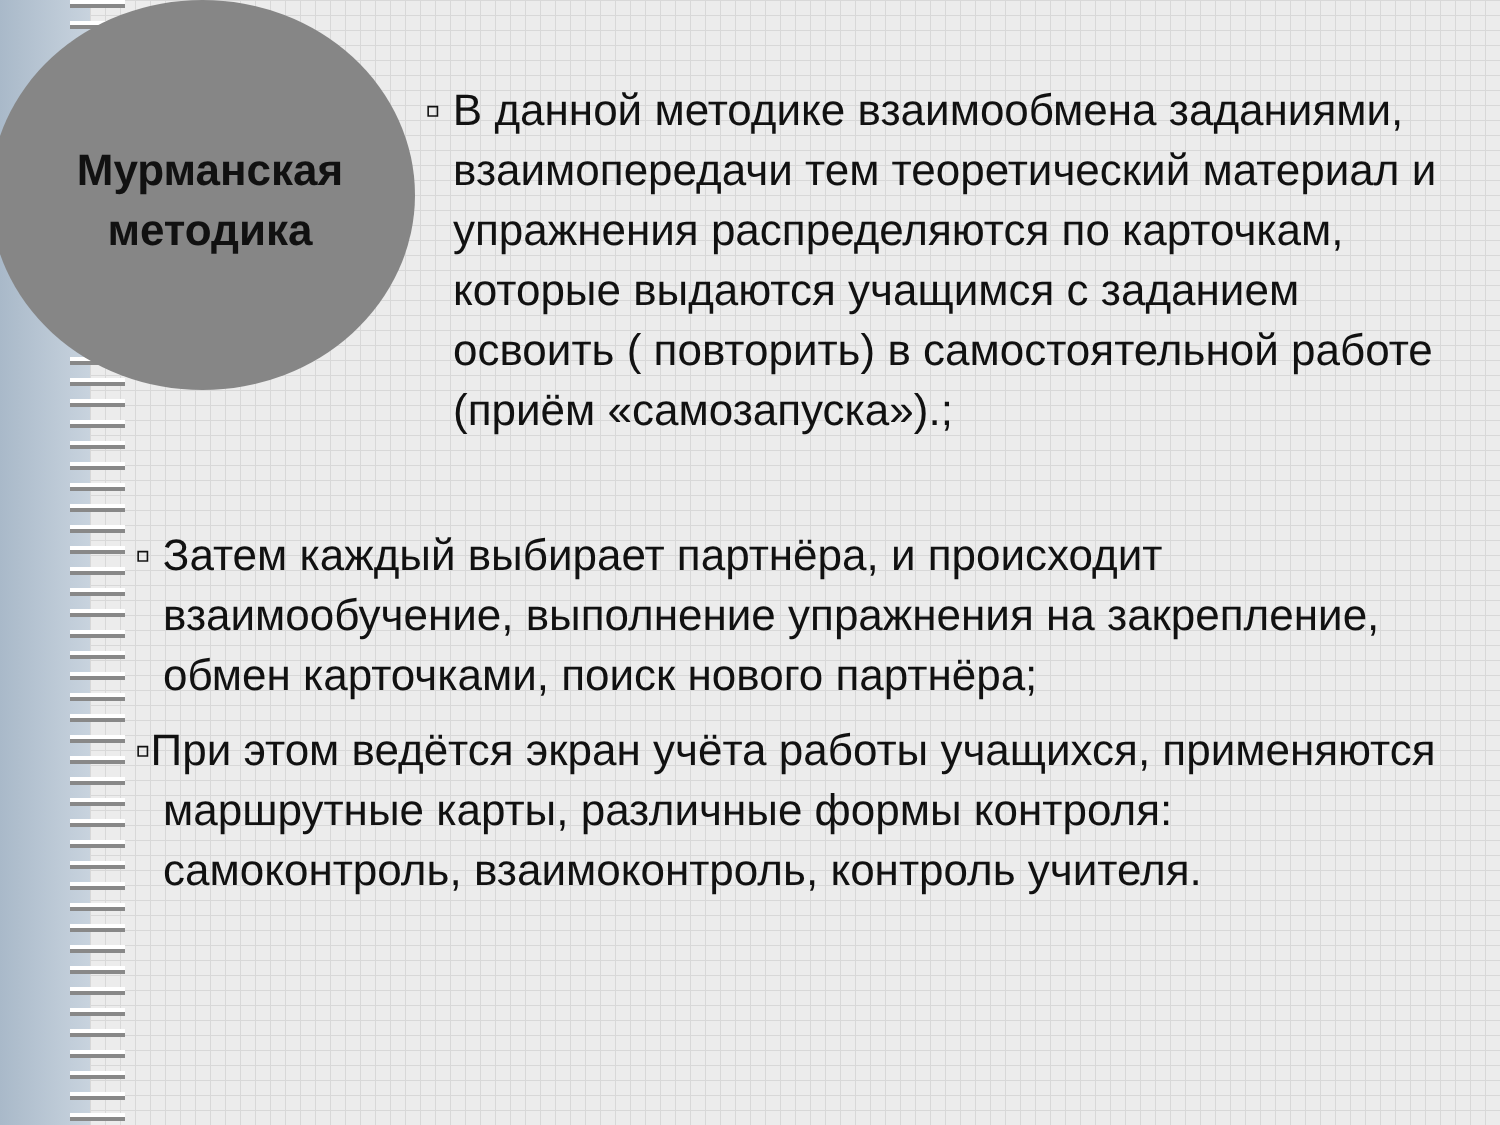Мурманская методика
▫ В данной методике взаимообмена заданиями, взаимопередачи тем теоретический материал и упражнения распределяются по карточкам, которые выдаются учащимся с заданием освоить ( повторить) в самостоятельной работе (приём «самозапуска»).;
▫ Затем каждый выбирает партнёра, и происходит взаимообучение, выполнение упражнения на закрепление, обмен карточками, поиск нового партнёра;
▫При этом ведётся экран учёта работы учащихся, применяются маршрутные карты, различные формы контроля: самоконтроль, взаимоконтроль, контроль учителя.